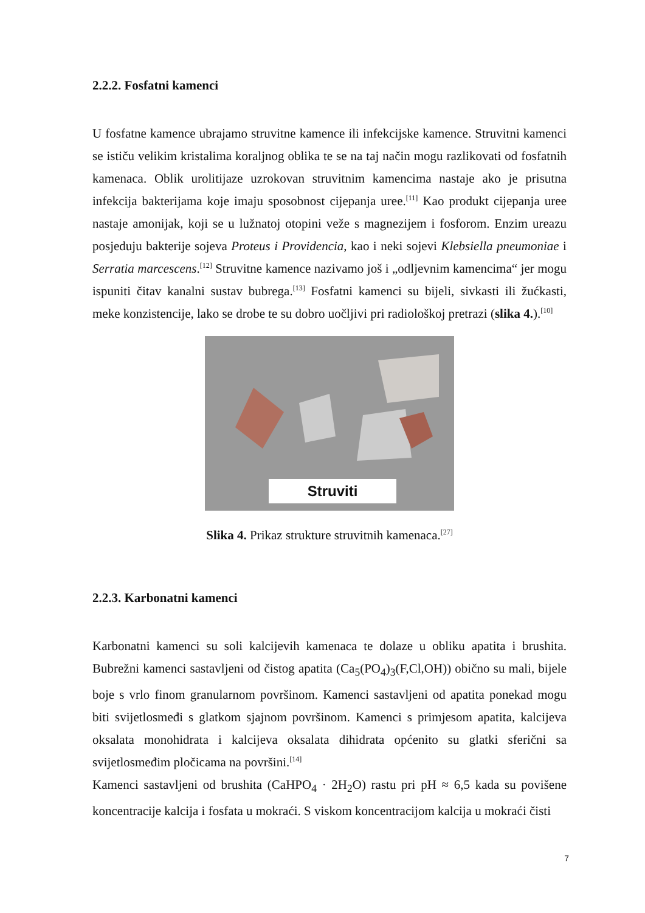2.2.2. Fosfatni kamenci
U fosfatne kamence ubrajamo struvitne kamence ili infekcijske kamence. Struvitni kamenci se ističu velikim kristalima koraljnog oblika te se na taj način mogu razlikovati od fosfatnih kamenaca. Oblik urolitijaze uzrokovan struvitnim kamencima nastaje ako je prisutna infekcija bakterijama koje imaju sposobnost cijepanja uree.<sup>[11]</sup> Kao produkt cijepanja uree nastaje amonijak, koji se u lužnatoj otopini veže s magnezijem i fosforom. Enzim ureazu posjeduju bakterije sojeva Proteus i Providencia, kao i neki sojevi Klebsiella pneumoniae i Serratia marcescens.<sup>[12]</sup> Struvitne kamence nazivamo još i „odljevnim kamencima“ jer mogu ispuniti čitav kanalni sustav bubrega.<sup>[13]</sup> Fosfatni kamenci su bijeli, sivkasti ili žućkasti, meke konzistencije, lako se drobe te su dobro uočljivi pri radiološkoj pretrazi (slika 4.).<sup>[10]</sup>
Struviti
Slika 4. Prikaz strukture struvitnih kamenaca.<sup>[27]</sup>
2.2.3. Karbonatni kamenci
Karbonatni kamenci su soli kalcijevih kamenaca te dolaze u obliku apatita i brushita. Bubrežni kamenci sastavljeni od čistog apatita (Ca<sub>5</sub>(PO<sub>4</sub>)<sub>3</sub>(F,Cl,OH)) obično su mali, bijele boje s vrlo finom granularnom površinom. Kamenci sastavljeni od apatita ponekad mogu biti svijetlosmeđi s glatkom sjajnom površinom. Kamenci s primjesom apatita, kalcijeva oksalata monohidrata i kalcijeva oksalata dihidrata općenito su glatki sferični sa svijetlosmeđim pločicama na površini.<sup>[14]</sup>
Kamenci sastavljeni od brushita (CaHPO<sub>4</sub> · 2H<sub>2</sub>O) rastu pri pH ≈ 6,5 kada su povišene koncentracije kalcija i fosfata u mokraći. S viskom koncentracijom kalcija u mokraći čisti
7